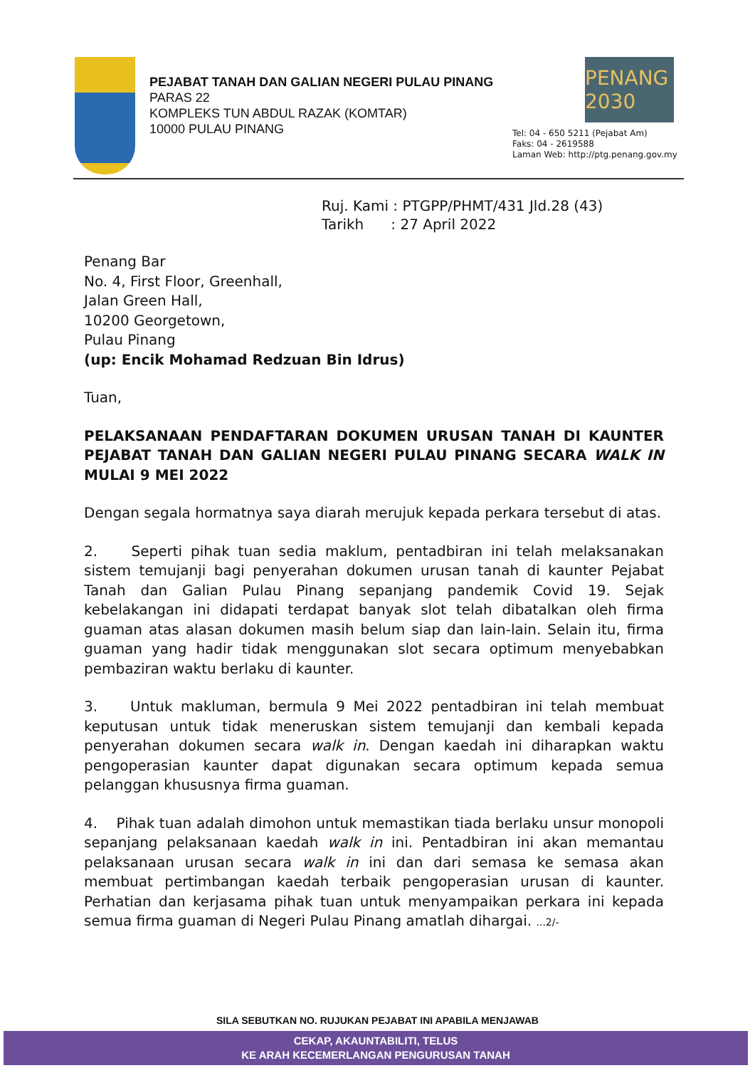PEJABAT TANAH DAN GALIAN NEGERI PULAU PINANG
PARAS 22
KOMPLEKS TUN ABDUL RAZAK (KOMTAR)
10000 PULAU PINANG
PENANG 2030
Tel: 04 - 650 5211 (Pejabat Am)
Faks: 04 - 2619588
Laman Web: http://ptg.penang.gov.my
Ruj. Kami : PTGPP/PHMT/431 Jld.28 (43)
Tarikh : 27 April 2022
Penang Bar
No. 4, First Floor, Greenhall,
Jalan Green Hall,
10200 Georgetown,
Pulau Pinang
(up: Encik Mohamad Redzuan Bin Idrus)
Tuan,
PELAKSANAAN PENDAFTARAN DOKUMEN URUSAN TANAH DI KAUNTER PEJABAT TANAH DAN GALIAN NEGERI PULAU PINANG SECARA WALK IN MULAI 9 MEI 2022
Dengan segala hormatnya saya diarah merujuk kepada perkara tersebut di atas.
2. Seperti pihak tuan sedia maklum, pentadbiran ini telah melaksanakan sistem temujanji bagi penyerahan dokumen urusan tanah di kaunter Pejabat Tanah dan Galian Pulau Pinang sepanjang pandemik Covid 19. Sejak kebelakangan ini didapati terdapat banyak slot telah dibatalkan oleh firma guaman atas alasan dokumen masih belum siap dan lain-lain. Selain itu, firma guaman yang hadir tidak menggunakan slot secara optimum menyebabkan pembaziran waktu berlaku di kaunter.
3. Untuk makluman, bermula 9 Mei 2022 pentadbiran ini telah membuat keputusan untuk tidak meneruskan sistem temujanji dan kembali kepada penyerahan dokumen secara walk in. Dengan kaedah ini diharapkan waktu pengoperasian kaunter dapat digunakan secara optimum kepada semua pelanggan khususnya firma guaman.
4. Pihak tuan adalah dimohon untuk memastikan tiada berlaku unsur monopoli sepanjang pelaksanaan kaedah walk in ini. Pentadbiran ini akan memantau pelaksanaan urusan secara walk in ini dan dari semasa ke semasa akan membuat pertimbangan kaedah terbaik pengoperasian urusan di kaunter. Perhatian dan kerjasama pihak tuan untuk menyampaikan perkara ini kepada semua firma guaman di Negeri Pulau Pinang amatlah dihargai. ...2/-
SILA SEBUTKAN NO. RUJUKAN PEJABAT INI APABILA MENJAWAB
CEKAP, AKAUNTABILITI, TELUS
KE ARAH KECEMERLANGAN PENGURUSAN TANAH